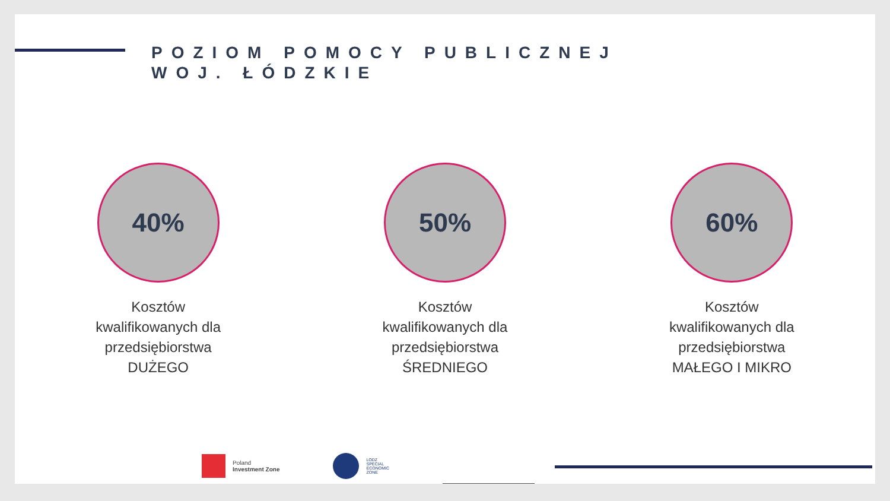POZIOM POMOCY PUBLICZNEJ
WOJ. ŁÓDZKIE
40%
Kosztów kwalifikowanych dla przedsiębiorstwa DUŻEGO
50%
Kosztów kwalifikowanych dla przedsiębiorstwa ŚREDNIEGO
60%
Kosztów kwalifikowanych dla przedsiębiorstwa MAŁEGO I MIKRO
Poland
Investment Zone
LODZ
SPECIAL
ECONOMIC
ZONE